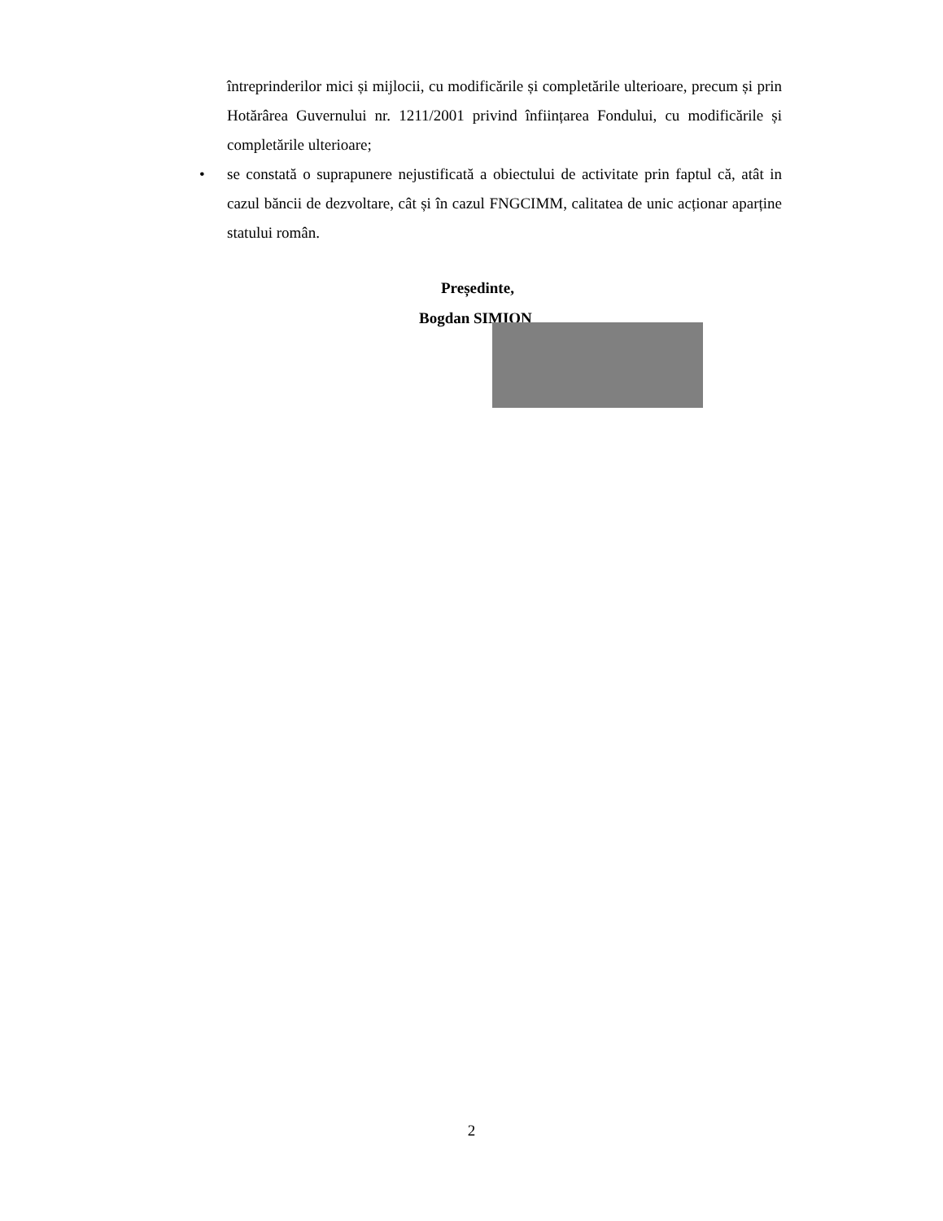întreprinderilor mici și mijlocii, cu modificările și completările ulterioare, precum și prin Hotărârea Guvernului nr. 1211/2001 privind înființarea Fondului, cu modificările și completările ulterioare;
• se constată o suprapunere nejustificată a obiectului de activitate prin faptul că, atât in cazul băncii de dezvoltare, cât și în cazul FNGCIMM, calitatea de unic acționar aparține statului român.
Președinte,
Bogdan SIMION
2